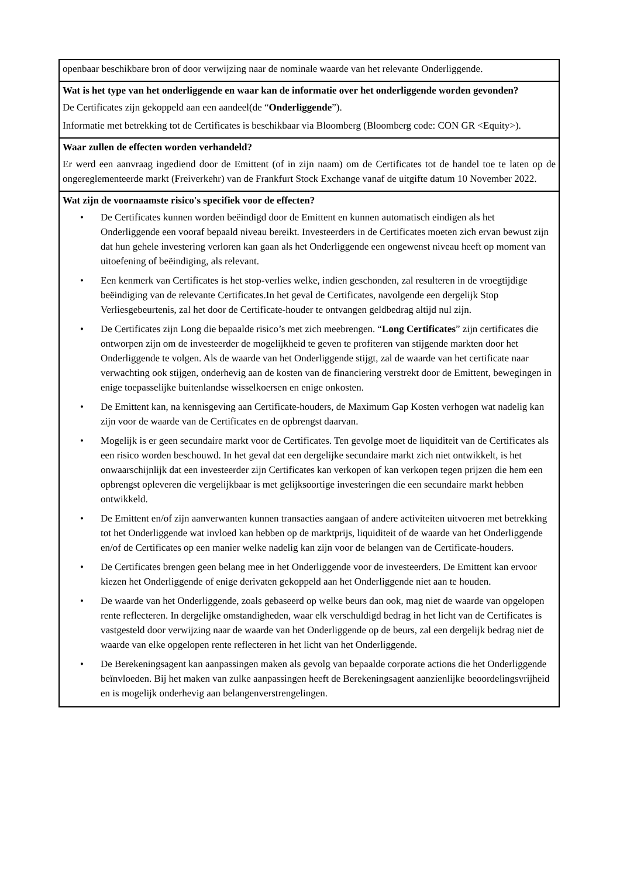openbaar beschikbare bron of door verwijzing naar de nominale waarde van het relevante Onderliggende.
Wat is het type van het onderliggende en waar kan de informatie over het onderliggende worden gevonden?
De Certificates zijn gekoppeld aan een aandeel(de “Onderliggende”).
Informatie met betrekking tot de Certificates is beschikbaar via Bloomberg (Bloomberg code: CON GR <Equity>).
Waar zullen de effecten worden verhandeld?
Er werd een aanvraag ingediend door de Emittent (of in zijn naam) om de Certificates tot de handel toe te laten op de ongereglementeerde markt (Freiverkehr) van de Frankfurt Stock Exchange vanaf de uitgifte datum 10 November 2022.
Wat zijn de voornaamste risico's specifiek voor de effecten?
• De Certificates kunnen worden beëindigd door de Emittent en kunnen automatisch eindigen als het Onderliggende een vooraf bepaald niveau bereikt. Investeerders in de Certificates moeten zich ervan bewust zijn dat hun gehele investering verloren kan gaan als het Onderliggende een ongewenst niveau heeft op moment van uitoefening of beëindiging, als relevant.
• Een kenmerk van Certificates is het stop-verlies welke, indien geschonden, zal resulteren in de vroegtijdige beëindiging van de relevante Certificates.In het geval de Certificates, navolgende een dergelijk Stop Verliesgebeurtenis, zal het door de Certificate-houder te ontvangen geldbedrag altijd nul zijn.
• De Certificates zijn Long die bepaalde risico’s met zich meebrengen. “Long Certificates” zijn certificates die ontworpen zijn om de investeerder de mogelijkheid te geven te profiteren van stijgende markten door het Onderliggende te volgen. Als de waarde van het Onderliggende stijgt, zal de waarde van het certificate naar verwachting ook stijgen, onderhevig aan de kosten van de financiering verstrekt door de Emittent, bewegingen in enige toepasselijke buitenlandse wisselkoersen en enige onkosten.
• De Emittent kan, na kennisgeving aan Certificate-houders, de Maximum Gap Kosten verhogen wat nadelig kan zijn voor de waarde van de Certificates en de opbrengst daarvan.
• Mogelijk is er geen secundaire markt voor de Certificates. Ten gevolge moet de liquiditeit van de Certificates als een risico worden beschouwd. In het geval dat een dergelijke secundaire markt zich niet ontwikkelt, is het onwaarschijnlijk dat een investeerder zijn Certificates kan verkopen of kan verkopen tegen prijzen die hem een opbrengst opleveren die vergelijkbaar is met gelijksoortige investeringen die een secundaire markt hebben ontwikkeld.
• De Emittent en/of zijn aanverwanten kunnen transacties aangaan of andere activiteiten uitvoeren met betrekking tot het Onderliggende wat invloed kan hebben op de marktprijs, liquiditeit of de waarde van het Onderliggende en/of de Certificates op een manier welke nadelig kan zijn voor de belangen van de Certificate-houders.
• De Certificates brengen geen belang mee in het Onderliggende voor de investeerders. De Emittent kan ervoor kiezen het Onderliggende of enige derivaten gekoppeld aan het Onderliggende niet aan te houden.
• De waarde van het Onderliggende, zoals gebaseerd op welke beurs dan ook, mag niet de waarde van opgelopen rente reflecteren. In dergelijke omstandigheden, waar elk verschuldigd bedrag in het licht van de Certificates is vastgesteld door verwijzing naar de waarde van het Onderliggende op de beurs, zal een dergelijk bedrag niet de waarde van elke opgelopen rente reflecteren in het licht van het Onderliggende.
• De Berekeningsagent kan aanpassingen maken als gevolg van bepaalde corporate actions die het Onderliggende beïnvloeden. Bij het maken van zulke aanpassingen heeft de Berekeningsagent aanzienlijke beoordelingsvrijheid en is mogelijk onderhevig aan belangenverstrengelingen.